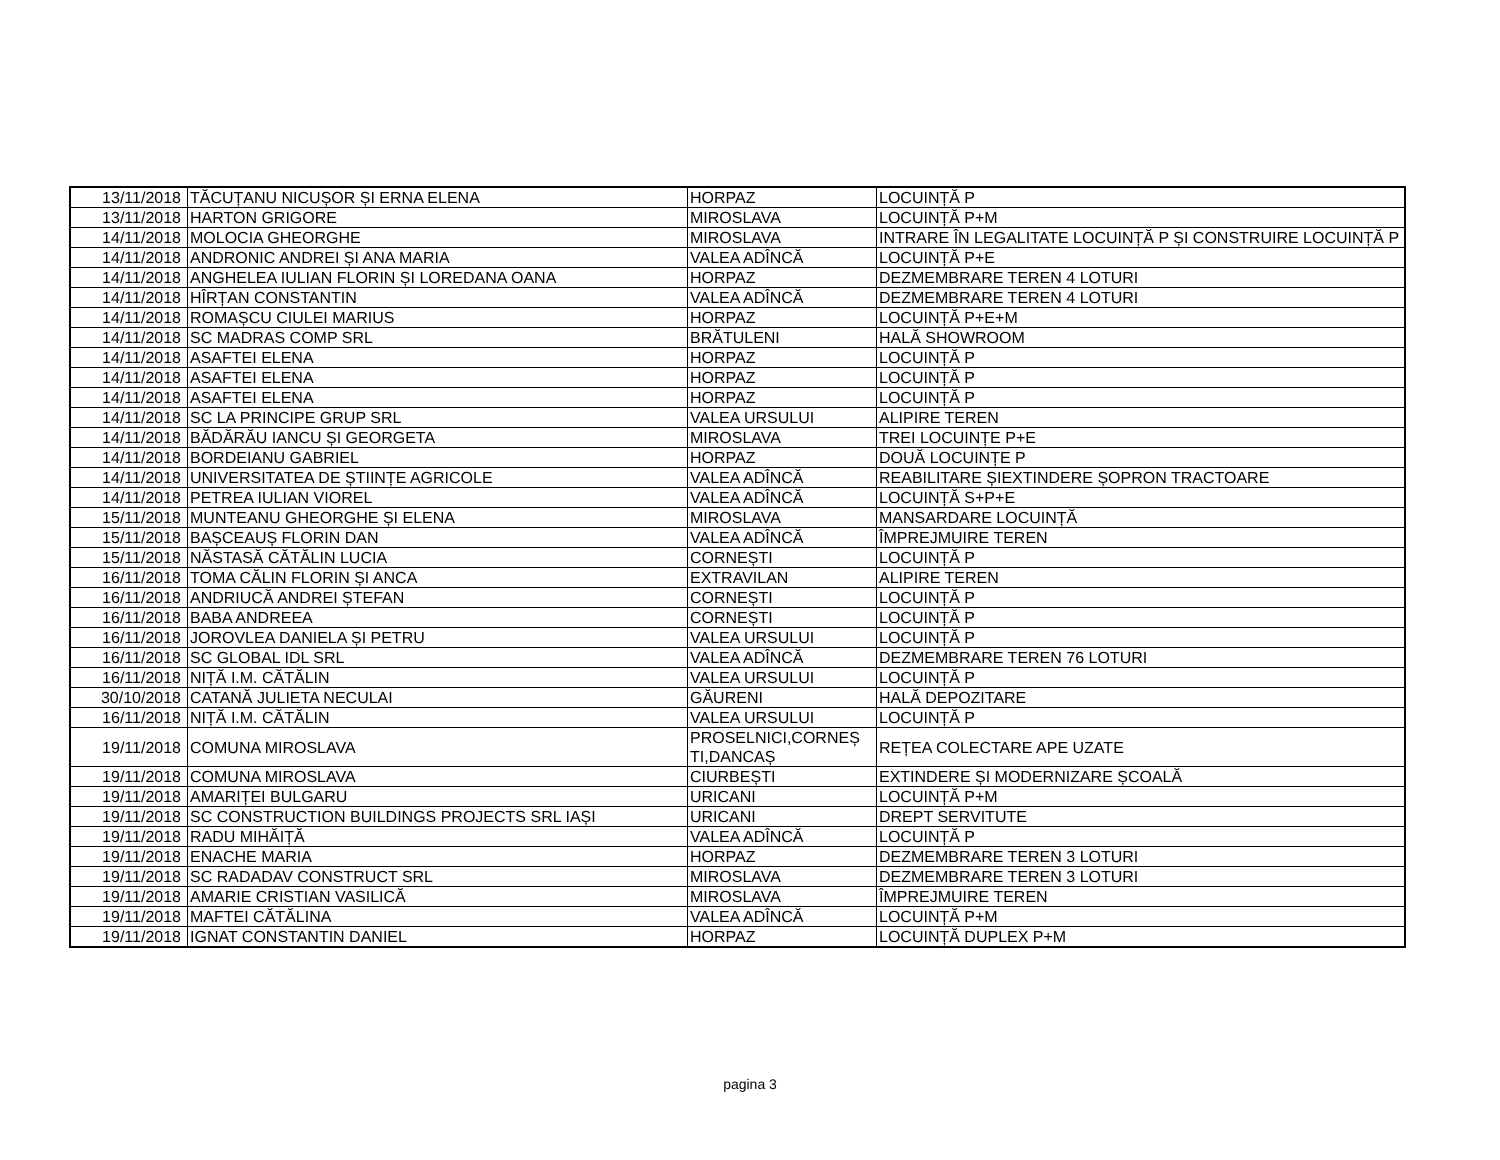| 13/11/2018 | TĂCUȚANU NICUȘOR ȘI ERNA ELENA | HORPAZ | LOCUINȚĂ P |
| 13/11/2018 | HARTON GRIGORE | MIROSLAVA | LOCUINȚĂ P+M |
| 14/11/2018 | MOLOCIA GHEORGHE | MIROSLAVA | INTRARE ÎN LEGALITATE LOCUINȚĂ P ȘI CONSTRUIRE LOCUINȚĂ P |
| 14/11/2018 | ANDRONIC ANDREI ȘI ANA MARIA | VALEA ADÎNCĂ | LOCUINȚĂ P+E |
| 14/11/2018 | ANGHELEA IULIAN FLORIN ȘI LOREDANA OANA | HORPAZ | DEZMEMBRARE TEREN 4 LOTURI |
| 14/11/2018 | HÎRȚAN CONSTANTIN | VALEA ADÎNCĂ | DEZMEMBRARE TEREN 4 LOTURI |
| 14/11/2018 | ROMAȘCU CIULEI MARIUS | HORPAZ | LOCUINȚĂ P+E+M |
| 14/11/2018 | SC MADRAS COMP SRL | BRĂTULENI | HALĂ SHOWROOM |
| 14/11/2018 | ASAFTEI ELENA | HORPAZ | LOCUINȚĂ P |
| 14/11/2018 | ASAFTEI ELENA | HORPAZ | LOCUINȚĂ P |
| 14/11/2018 | ASAFTEI ELENA | HORPAZ | LOCUINȚĂ P |
| 14/11/2018 | SC LA PRINCIPE GRUP SRL | VALEA URSULUI | ALIPIRE TEREN |
| 14/11/2018 | BĂDĂRĂU IANCU ȘI GEORGETA | MIROSLAVA | TREI LOCUINȚE P+E |
| 14/11/2018 | BORDEIANU GABRIEL | HORPAZ | DOUĂ LOCUINȚE P |
| 14/11/2018 | UNIVERSITATEA DE ȘTIINȚE AGRICOLE | VALEA ADÎNCĂ | REABILITARE ȘIEXTINDERE ȘOPRON TRACTOARE |
| 14/11/2018 | PETREA IULIAN VIOREL | VALEA ADÎNCĂ | LOCUINȚĂ S+P+E |
| 15/11/2018 | MUNTEANU GHEORGHE ȘI ELENA | MIROSLAVA | MANSARDARE LOCUINȚĂ |
| 15/11/2018 | BAȘCEAUȘ FLORIN DAN | VALEA ADÎNCĂ | ÎMPREJMUIRE TEREN |
| 15/11/2018 | NĂSTASĂ CĂTĂLIN LUCIA | CORNEȘTI | LOCUINȚĂ P |
| 16/11/2018 | TOMA CĂLIN FLORIN ȘI ANCA | EXTRAVILAN | ALIPIRE TEREN |
| 16/11/2018 | ANDRIUCĂ ANDREI ȘTEFAN | CORNEȘTI | LOCUINȚĂ P |
| 16/11/2018 | BABA ANDREEA | CORNEȘTI | LOCUINȚĂ P |
| 16/11/2018 | JOROVLEA DANIELA ȘI PETRU | VALEA URSULUI | LOCUINȚĂ P |
| 16/11/2018 | SC GLOBAL IDL SRL | VALEA ADÎNCĂ | DEZMEMBRARE TEREN 76 LOTURI |
| 16/11/2018 | NIȚĂ I.M. CĂTĂLIN | VALEA URSULUI | LOCUINȚĂ P |
| 30/10/2018 | CATANĂ JULIETA NECULAI | GĂURENI | HALĂ DEPOZITARE |
| 16/11/2018 | NIȚĂ I.M. CĂTĂLIN | VALEA URSULUI | LOCUINȚĂ P |
| 19/11/2018 | COMUNA MIROSLAVA | PROSELNICI,CORNEȘ TI,DANCAȘ | REȚEA COLECTARE APE UZATE |
| 19/11/2018 | COMUNA MIROSLAVA | CIURBEȘTI | EXTINDERE ȘI MODERNIZARE ȘCOALĂ |
| 19/11/2018 | AMARIȚEI BULGARU | URICANI | LOCUINȚĂ P+M |
| 19/11/2018 | SC CONSTRUCTION BUILDINGS PROJECTS SRL IAȘI | URICANI | DREPT SERVITUTE |
| 19/11/2018 | RADU MIHĂIȚĂ | VALEA ADÎNCĂ | LOCUINȚĂ P |
| 19/11/2018 | ENACHE MARIA | HORPAZ | DEZMEMBRARE TEREN 3 LOTURI |
| 19/11/2018 | SC RADADAV CONSTRUCT SRL | MIROSLAVA | DEZMEMBRARE TEREN 3 LOTURI |
| 19/11/2018 | AMARIE CRISTIAN VASILICĂ | MIROSLAVA | ÎMPREJMUIRE TEREN |
| 19/11/2018 | MAFTEI CĂTĂLINA | VALEA ADÎNCĂ | LOCUINȚĂ P+M |
| 19/11/2018 | IGNAT CONSTANTIN DANIEL | HORPAZ | LOCUINȚĂ DUPLEX P+M |
pagina 3